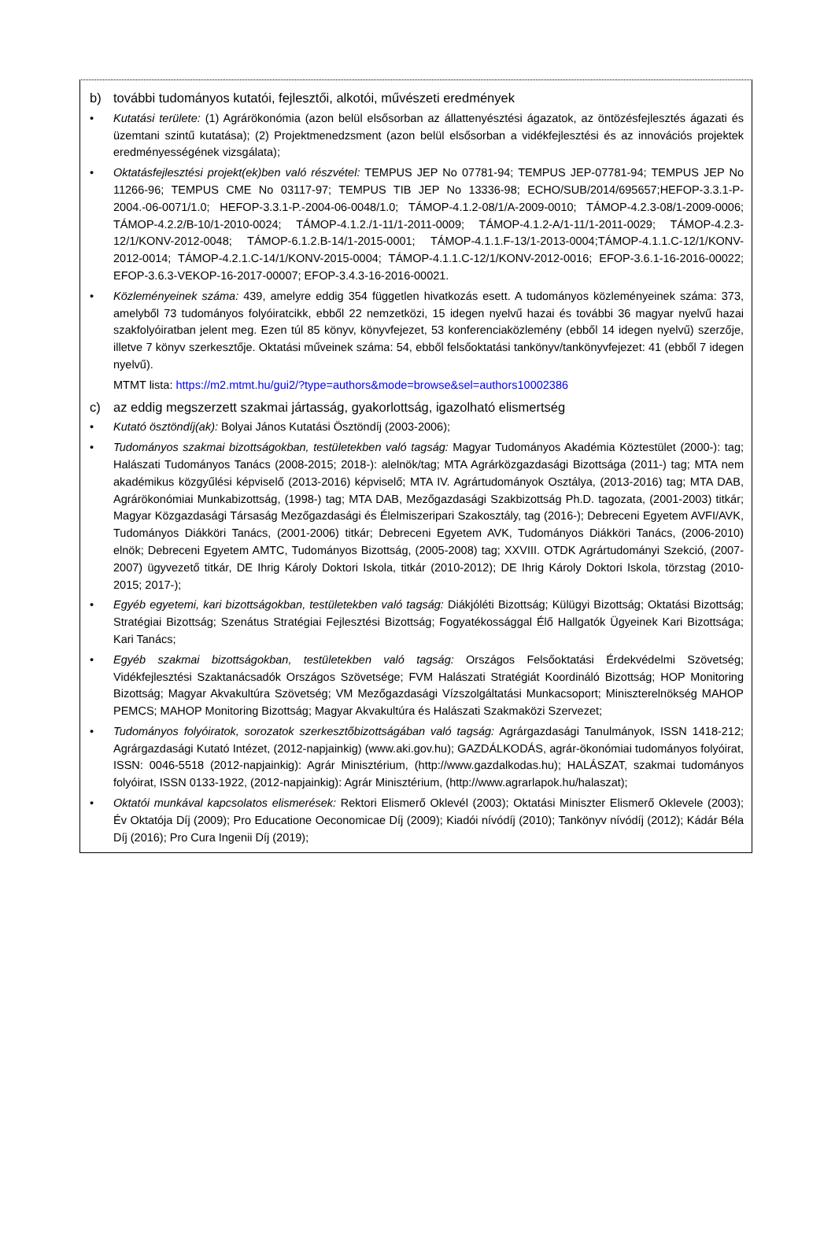b) további tudományos kutatói, fejlesztői, alkotói, művészeti eredmények
• Kutatási területe: (1) Agrárökonómia (azon belül elsősorban az állattenyésztési ágazatok, az öntözésfejlesztés ágazati és üzemtani szintű kutatása); (2) Projektmenedzsment (azon belül elsősorban a vidékfejlesztési és az innovációs projektek eredményességének vizsgálata);
• Oktatásfejlesztési projekt(ek)ben való részvétel: TEMPUS JEP No 07781-94; TEMPUS JEP-07781-94; TEMPUS JEP No 11266-96; TEMPUS CME No 03117-97; TEMPUS TIB JEP No 13336-98; ECHO/SUB/2014/695657;HEFOP-3.3.1-P-2004.-06-0071/1.0; HEFOP-3.3.1-P.-2004-06-0048/1.0; TÁMOP-4.1.2-08/1/A-2009-0010; TÁMOP-4.2.3-08/1-2009-0006; TÁMOP-4.2.2/B-10/1-2010-0024; TÁMOP-4.1.2./1-11/1-2011-0009; TÁMOP-4.1.2-A/1-11/1-2011-0029; TÁMOP-4.2.3-12/1/KONV-2012-0048; TÁMOP-6.1.2.B-14/1-2015-0001; TÁMOP-4.1.1.F-13/1-2013-0004;TÁMOP-4.1.1.C-12/1/KONV-2012-0014; TÁMOP-4.2.1.C-14/1/KONV-2015-0004; TÁMOP-4.1.1.C-12/1/KONV-2012-0016; EFOP-3.6.1-16-2016-00022; EFOP-3.6.3-VEKOP-16-2017-00007; EFOP-3.4.3-16-2016-00021.
• Közleményeinek száma: 439, amelyre eddig 354 független hivatkozás esett. A tudományos közleményeinek száma: 373, amelyből 73 tudományos folyóiratcikk, ebből 22 nemzetközi, 15 idegen nyelvű hazai és további 36 magyar nyelvű hazai szakfolyóiratban jelent meg. Ezen túl 85 könyv, könyvfejezet, 53 konferenciaközlemény (ebből 14 idegen nyelvű) szerzője, illetve 7 könyv szerkesztője. Oktatási műveinek száma: 54, ebből felsőoktatási tankönyv/tankönyvfejezet: 41 (ebből 7 idegen nyelvű).
MTMT lista: https://m2.mtmt.hu/gui2/?type=authors&mode=browse&sel=authors10002386
c) az eddig megszerzett szakmai jártasság, gyakorlottság, igazolható elismertség
• Kutató ösztöndíj(ak): Bolyai János Kutatási Ösztöndíj (2003-2006);
• Tudományos szakmai bizottságokban, testületekben való tagság: Magyar Tudományos Akadémia Köztestület (2000-): tag; Halászati Tudományos Tanács (2008-2015; 2018-): alelnök/tag; MTA Agrárközgazdasági Bizottsága (2011-) tag; MTA nem akadémikus közgyűlési képviselő (2013-2016) képviselő; MTA IV. Agrártudományok Osztálya, (2013-2016) tag; MTA DAB, Agrárökonómiai Munkabizottság, (1998-) tag; MTA DAB, Mezőgazdasági Szakbizottság Ph.D. tagozata, (2001-2003) titkár; Magyar Közgazdasági Társaság Mezőgazdasági és Élelmiszeripari Szakosztály, tag (2016-); Debreceni Egyetem AVFI/AVK, Tudományos Diákköri Tanács, (2001-2006) titkár; Debreceni Egyetem AVK, Tudományos Diákköri Tanács, (2006-2010) elnök; Debreceni Egyetem AMTC, Tudományos Bizottság, (2005-2008) tag; XXVIII. OTDK Agrártudományi Szekció, (2007-2007) ügyvezető titkár, DE Ihrig Károly Doktori Iskola, titkár (2010-2012); DE Ihrig Károly Doktori Iskola, törzstag (2010-2015; 2017-);
• Egyéb egyetemi, kari bizottságokban, testületekben való tagság: Diákjóléti Bizottság; Külügyi Bizottság; Oktatási Bizottság; Stratégiai Bizottság; Szenátus Stratégiai Fejlesztési Bizottság; Fogyatékossággal Élő Hallgatók Ügyeinek Kari Bizottsága; Kari Tanács;
• Egyéb szakmai bizottságokban, testületekben való tagság: Országos Felsőoktatási Érdekvédelmi Szövetség; Vidékfejlesztési Szaktanácsadók Országos Szövetsége; FVM Halászati Stratégiát Koordináló Bizottság; HOP Monitoring Bizottság; Magyar Akvakultúra Szövetség; VM Mezőgazdasági Vízszolgáltatási Munkacsoport; Miniszterelnökség MAHOP PEMCS; MAHOP Monitoring Bizottság; Magyar Akvakultúra és Halászati Szakmaközi Szervezet;
• Tudományos folyóiratok, sorozatok szerkesztőbizottságában való tagság: Agrárgazdasági Tanulmányok, ISSN 1418-212; Agrárgazdasági Kutató Intézet, (2012-napjainkig) (www.aki.gov.hu); GAZDÁLKODÁS, agrár-ökonómiai tudományos folyóirat, ISSN: 0046-5518 (2012-napjainkig): Agrár Minisztérium, (http://www.gazdalkodas.hu); HALÁSZAT, szakmai tudományos folyóirat, ISSN 0133-1922, (2012-napjainkig): Agrár Minisztérium, (http://www.agrarlapok.hu/halaszat);
• Oktatói munkával kapcsolatos elismerések: Rektori Elismerő Oklevél (2003); Oktatási Miniszter Elismerő Oklevele (2003); Év Oktatója Díj (2009); Pro Educatione Oeconomicae Díj (2009); Kiadói nívódíj (2010); Tankönyv nívódíj (2012); Kádár Béla Díj (2016); Pro Cura Ingenii Díj (2019);